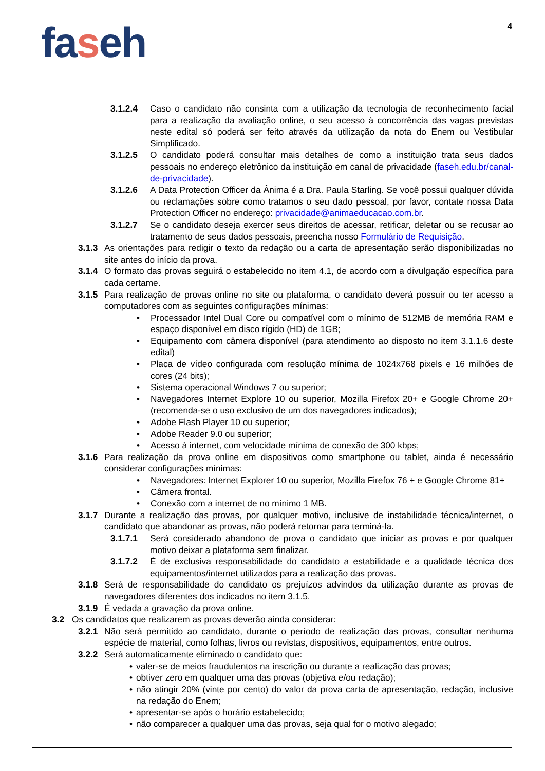4
faseh
3.1.2.4 Caso o candidato não consinta com a utilização da tecnologia de reconhecimento facial para a realização da avaliação online, o seu acesso à concorrência das vagas previstas neste edital só poderá ser feito através da utilização da nota do Enem ou Vestibular Simplificado.
3.1.2.5 O candidato poderá consultar mais detalhes de como a instituição trata seus dados pessoais no endereço eletrônico da instituição em canal de privacidade (faseh.edu.br/canal-de-privacidade).
3.1.2.6 A Data Protection Officer da Ânima é a Dra. Paula Starling. Se você possui qualquer dúvida ou reclamações sobre como tratamos o seu dado pessoal, por favor, contate nossa Data Protection Officer no endereço: privacidade@animaeducacao.com.br.
3.1.2.7 Se o candidato deseja exercer seus direitos de acessar, retificar, deletar ou se recusar ao tratamento de seus dados pessoais, preencha nosso Formulário de Requisição.
3.1.3
As orientações para redigir o texto da redação ou a carta de apresentação serão disponibilizadas no site antes do início da prova.
3.1.4
O formato das provas seguirá o estabelecido no item 4.1, de acordo com a divulgação específica para cada certame.
3.1.5
Para realização de provas online no site ou plataforma, o candidato deverá possuir ou ter acesso a computadores com as seguintes configurações mínimas:
• Processador Intel Dual Core ou compatível com o mínimo de 512MB de memória RAM e espaço disponível em disco rígido (HD) de 1GB;
• Equipamento com câmera disponível (para atendimento ao disposto no item 3.1.1.6 deste edital)
• Placa de vídeo configurada com resolução mínima de 1024x768 pixels e 16 milhões de cores (24 bits);
• Sistema operacional Windows 7 ou superior;
• Navegadores Internet Explore 10 ou superior, Mozilla Firefox 20+ e Google Chrome 20+ (recomenda-se o uso exclusivo de um dos navegadores indicados);
• Adobe Flash Player 10 ou superior;
• Adobe Reader 9.0 ou superior;
• Acesso à internet, com velocidade mínima de conexão de 300 kbps;
3.1.6
Para realização da prova online em dispositivos como smartphone ou tablet, ainda é necessário considerar configurações mínimas:
• Navegadores: Internet Explorer 10 ou superior, Mozilla Firefox 76 + e Google Chrome 81+
• Câmera frontal.
• Conexão com a internet de no mínimo 1 MB.
3.1.7
Durante a realização das provas, por qualquer motivo, inclusive de instabilidade técnica/internet, o candidato que abandonar as provas, não poderá retornar para terminá-la.
3.1.7.1 Será considerado abandono de prova o candidato que iniciar as provas e por qualquer motivo deixar a plataforma sem finalizar.
3.1.7.2 É de exclusiva responsabilidade do candidato a estabilidade e a qualidade técnica dos equipamentos/internet utilizados para a realização das provas.
3.1.8
Será de responsabilidade do candidato os prejuízos advindos da utilização durante as provas de navegadores diferentes dos indicados no item 3.1.5.
3.1.9
É vedada a gravação da prova online.
3.2 Os candidatos que realizarem as provas deverão ainda considerar:
3.2.1
Não será permitido ao candidato, durante o período de realização das provas, consultar nenhuma espécie de material, como folhas, livros ou revistas, dispositivos, equipamentos, entre outros.
3.2.2
Será automaticamente eliminado o candidato que:
• valer-se de meios fraudulentos na inscrição ou durante a realização das provas;
• obtiver zero em qualquer uma das provas (objetiva e/ou redação);
• não atingir 20% (vinte por cento) do valor da prova carta de apresentação, redação, inclusive na redação do Enem;
• apresentar-se após o horário estabelecido;
• não comparecer a qualquer uma das provas, seja qual for o motivo alegado;